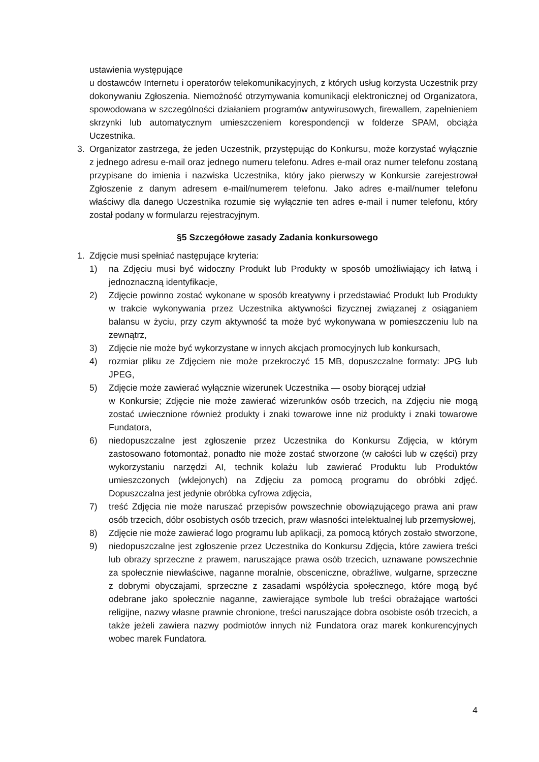ustawienia występujące
u dostawców Internetu i operatorów telekomunikacyjnych, z których usług korzysta Uczestnik przy dokonywaniu Zgłoszenia. Niemożność otrzymywania komunikacji elektronicznej od Organizatora, spowodowana w szczególności działaniem programów antywirusowych, firewallem, zapełnieniem skrzynki lub automatycznym umieszczeniem korespondencji w folderze SPAM, obciąża Uczestnika.
3. Organizator zastrzega, że jeden Uczestnik, przystępując do Konkursu, może korzystać wyłącznie z jednego adresu e-mail oraz jednego numeru telefonu. Adres e-mail oraz numer telefonu zostaną przypisane do imienia i nazwiska Uczestnika, który jako pierwszy w Konkursie zarejestrował Zgłoszenie z danym adresem e-mail/numerem telefonu. Jako adres e-mail/numer telefonu właściwy dla danego Uczestnika rozumie się wyłącznie ten adres e-mail i numer telefonu, który został podany w formularzu rejestracyjnym.
§5 Szczegółowe zasady Zadania konkursowego
1. Zdjęcie musi spełniać następujące kryteria:
1) na Zdjęciu musi być widoczny Produkt lub Produkty w sposób umożliwiający ich łatwą i jednoznaczną identyfikacje,
2) Zdjęcie powinno zostać wykonane w sposób kreatywny i przedstawiać Produkt lub Produkty w trakcie wykonywania przez Uczestnika aktywności fizycznej związanej z osiąganiem balansu w życiu, przy czym aktywność ta może być wykonywana w pomieszczeniu lub na zewnątrz,
3) Zdjęcie nie może być wykorzystane w innych akcjach promocyjnych lub konkursach,
4) rozmiar pliku ze Zdjęciem nie może przekroczyć 15 MB, dopuszczalne formaty: JPG lub JPEG,
5) Zdjęcie może zawierać wyłącznie wizerunek Uczestnika — osoby biorącej udział
w Konkursie; Zdjęcie nie może zawierać wizerunków osób trzecich, na Zdjęciu nie mogą zostać uwiecznione również produkty i znaki towarowe inne niż produkty i znaki towarowe Fundatora,
6) niedopuszczalne jest zgłoszenie przez Uczestnika do Konkursu Zdjęcia, w którym zastosowano fotomontaż, ponadto nie może zostać stworzone (w całości lub w części) przy wykorzystaniu narzędzi AI, technik kolażu lub zawierać Produktu lub Produktów umieszczonych (wklejonych) na Zdjęciu za pomocą programu do obróbki zdjęć. Dopuszczalna jest jedynie obróbka cyfrowa zdjęcia,
7) treść Zdjęcia nie może naruszać przepisów powszechnie obowiązującego prawa ani praw osób trzecich, dóbr osobistych osób trzecich, praw własności intelektualnej lub przemysłowej,
8) Zdjęcie nie może zawierać logo programu lub aplikacji, za pomocą których zostało stworzone,
9) niedopuszczalne jest zgłoszenie przez Uczestnika do Konkursu Zdjęcia, które zawiera treści lub obrazy sprzeczne z prawem, naruszające prawa osób trzecich, uznawane powszechnie za społecznie niewłaściwe, naganne moralnie, obsceniczne, obraźliwe, wulgarne, sprzeczne z dobrymi obyczajami, sprzeczne z zasadami współżycia społecznego, które mogą być odebrane jako społecznie naganne, zawierające symbole lub treści obrażające wartości religijne, nazwy własne prawnie chronione, treści naruszające dobra osobiste osób trzecich, a także jeżeli zawiera nazwy podmiotów innych niż Fundatora oraz marek konkurencyjnych wobec marek Fundatora.
4